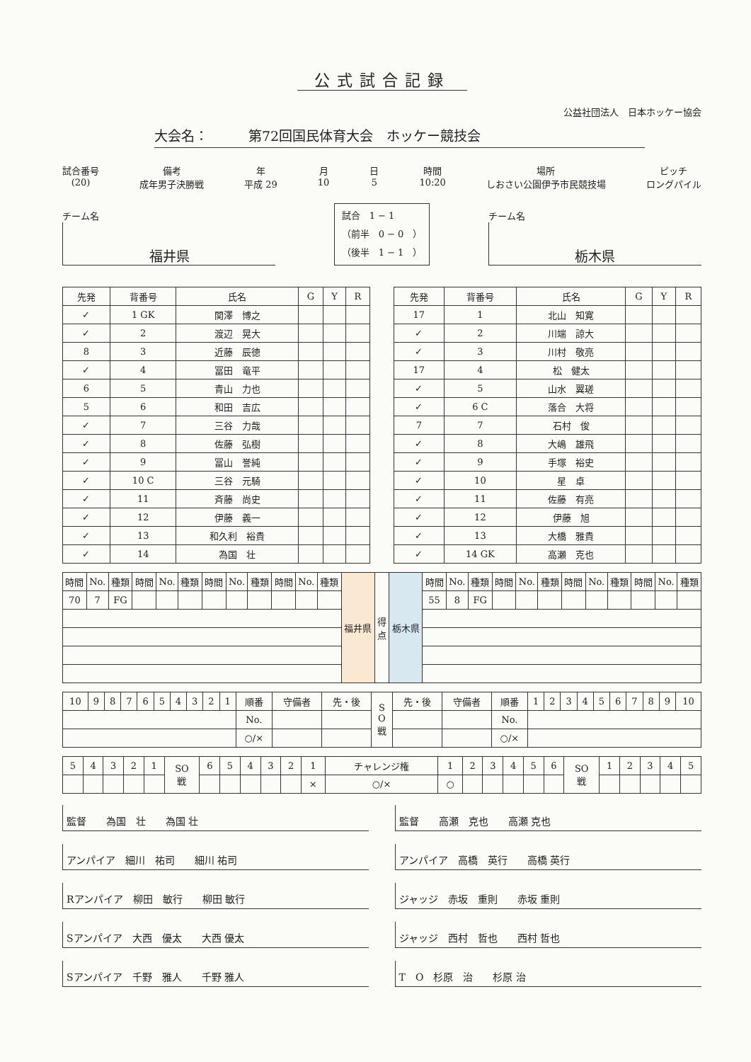公式試合記録
公益社団法人　日本ホッケー協会
大会名：　　　第72回国民体育大会　ホッケー競技会
試合番号
(20)
備考
成年男子決勝戦
年
平成 29
月
10
日
5
時間
10:20
場所
しおさい公園伊予市民競技場
ピッチ
ロングパイル
チーム名
福井県
試合　1 − 1
（前半　0 − 0　）
（後半　1 − 1　）
チーム名
栃木県
| 先発 | 背番号 | 氏名 | G | Y | R |
| --- | --- | --- | --- | --- | --- |
| ✓ | 1 GK | 関澤 博之 | | | |
| ✓ | 2 | 渡辺 晃大 | | | |
| 8 | 3 | 近藤 辰徳 | | | |
| ✓ | 4 | 冨田 竜平 | | | |
| 6 | 5 | 青山 力也 | | | |
| 5 | 6 | 和田 吉広 | | | |
| ✓ | 7 | 三谷 力哉 | | | |
| ✓ | 8 | 佐藤 弘樹 | | | |
| ✓ | 9 | 冨山 誉純 | | | |
| ✓ | 10 C | 三谷 元騎 | | | |
| ✓ | 11 | 斉藤 尚史 | | | |
| ✓ | 12 | 伊藤 義一 | | | |
| ✓ | 13 | 和久利 裕貴 | | | |
| ✓ | 14 | 為国 壮 | | | |
| 先発 | 背番号 | 氏名 | G | Y | R |
| --- | --- | --- | --- | --- | --- |
| 17 | 1 | 北山 知寛 | | | |
| ✓ | 2 | 川端 諒大 | | | |
| ✓ | 3 | 川村 敬亮 | | | |
| 17 | 4 | 松 健太 | | | |
| ✓ | 5 | 山水 翼瑳 | | | |
| ✓ | 6 C | 落合 大将 | | | |
| 7 | 7 | 石村 俊 | | | |
| ✓ | 8 | 大嶋 雄飛 | | | |
| ✓ | 9 | 手塚 裕史 | | | |
| ✓ | 10 | 星 卓 | | | |
| ✓ | 11 | 佐藤 有亮 | | | |
| ✓ | 12 | 伊藤 旭 | | | |
| ✓ | 13 | 大橋 雅貴 | | | |
| ✓ | 14 GK | 高瀬 克也 | | | |
| 時間 | No. | 種類 | 時間 | No. | 種類 | 時間 | No. | 種類 | 時間 | No. | 種類 | 福井県 | 得 点 | 栃木県 | 時間 | No. | 種類 | 時間 | No. | 種類 | 時間 | No. | 種類 | 時間 | No. | 種類 |
| 70 | 7 | FG | | | | | | | | | | | | | 55 | 8 | FG | | | | | | | | | |
| 10 | 9 | 8 | 7 | 6 | 5 | 4 | 3 | 2 | 1 | 順番 | 守備者 | 先・後 | S O 戦 | 先・後 | 守備者 | 順番 | 1 | 2 | 3 | 4 | 5 | 6 | 7 | 8 | 9 | 10 |
| | | | | | | | | | | No. | | | | | | No. | | | | | | | | | | |
| | | | | | | | | | | ○/× | | | | | | ○/× | | | | | | | | | | |
| 5 | 4 | 3 | 2 | 1 | SO 戦 | 6 | 5 | 4 | 3 | 2 | 1 | チャレンジ権 | 1 | 2 | 3 | 4 | 5 | 6 | SO 戦 | 1 | 2 | 3 | 4 | 5 |
| | | | | | | | | | | | × | ○/× | ○ | | | | | | | | | | | |
監督　　為国　壮　　為国 壮
アンパイア　細川　祐司　　細川 祐司
Rアンパイア　柳田　敏行　　柳田 敏行
Sアンパイア　大西　優太　　大西 優太
Sアンパイア　千野　雅人　　千野 雅人
監督　　高瀬　克也　　高瀬 克也
アンパイア　高橋　英行　　高橋 英行
ジャッジ　赤坂　重則　　赤坂 重則
ジャッジ　西村　哲也　　西村 哲也
T　O　杉原　治　　杉原 治